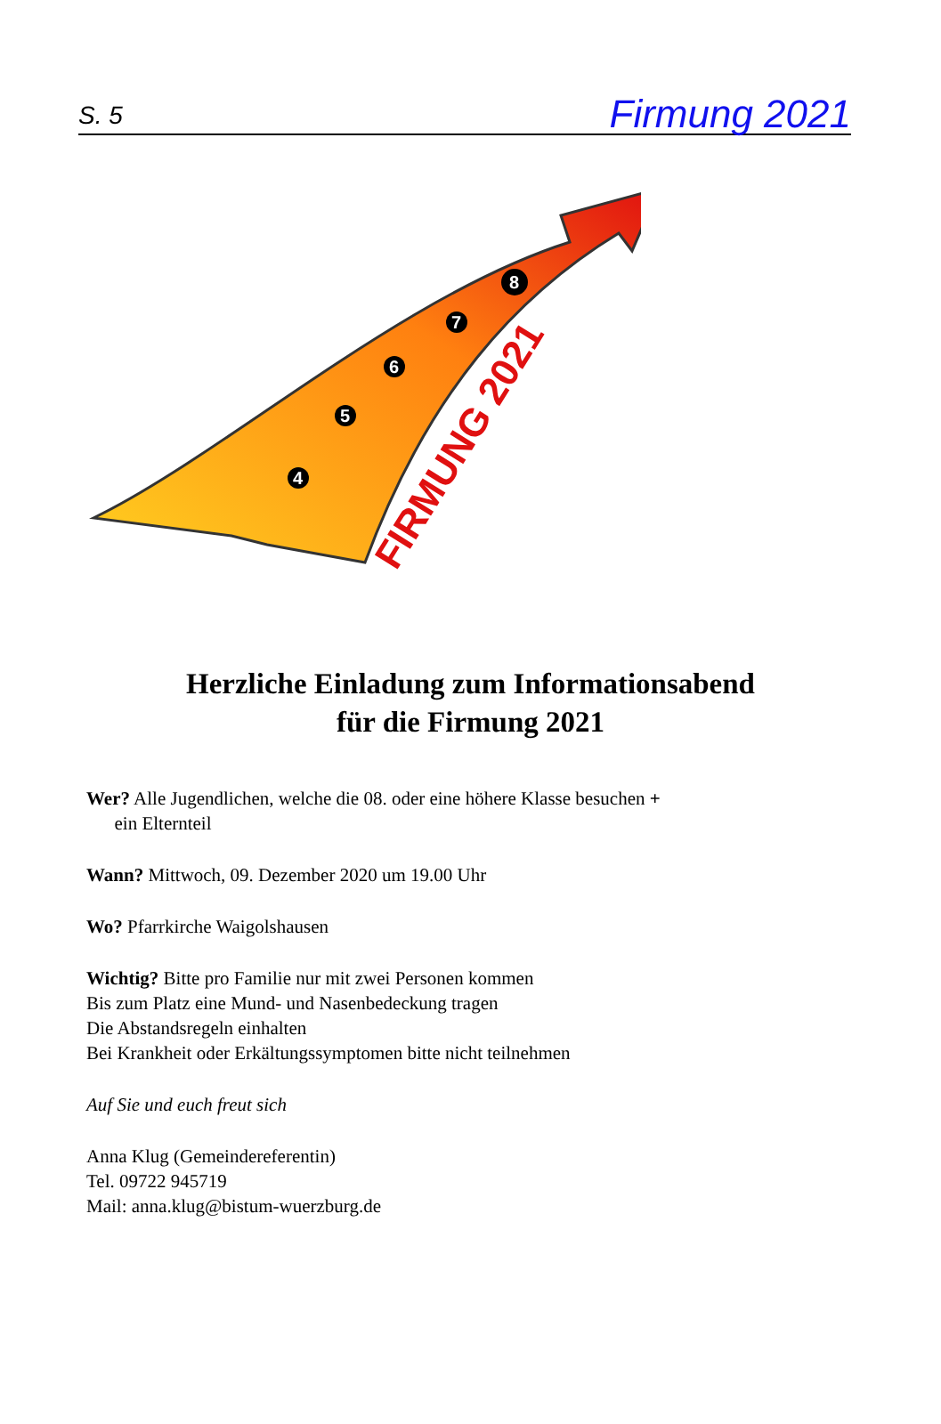S. 5 Firmung 2021
4
5
6
7
8
FIRMUNG 2021
Herzliche Einladung zum Informationsabend
für die Firmung 2021
Wer? Alle Jugendlichen, welche die 08. oder eine höhere Klasse besuchen +
ein Elternteil
Wann? Mittwoch, 09. Dezember 2020 um 19.00 Uhr
Wo? Pfarrkirche Waigolshausen
Wichtig? Bitte pro Familie nur mit zwei Personen kommen
Bis zum Platz eine Mund- und Nasenbedeckung tragen
Die Abstandsregeln einhalten
Bei Krankheit oder Erkältungssymptomen bitte nicht teilnehmen
Auf Sie und euch freut sich
Anna Klug (Gemeindereferentin)
Tel. 09722 945719
Mail: anna.klug@bistum-wuerzburg.de